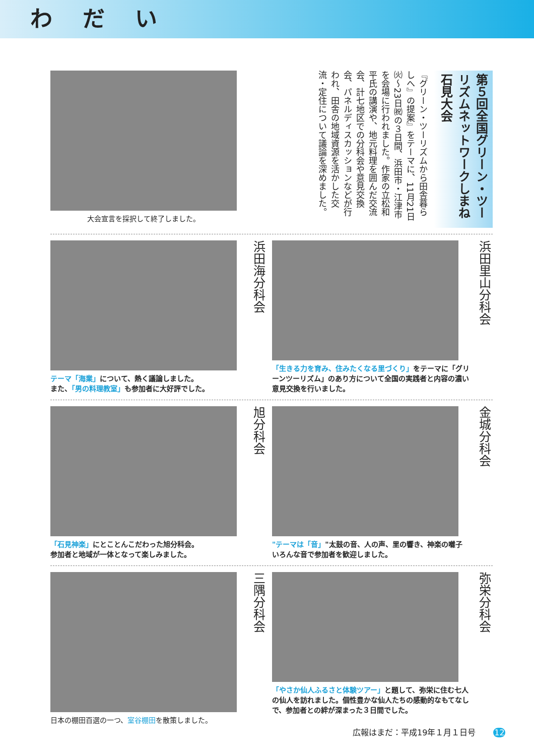わだい
大会宣言を採択して終了しました。
第５回全国グリーン・ツーリズムネットワークしまね石見大会
『グリーン・ツーリズムから田舎暮らしへ』の提案』をテーマに、11月21日㈫～23日㈷の３日間、浜田市・江津市を会場に行われました。作家の立松和平氏の講演や、地元料理を囲んだ交流会、計七地区での分科会や意見交換会、パネルディスカッションなどが行われ、田舎の地域資源を活かした交流・定住について議論を深めました。
テーマ「海業」について、熱く議論しました。
また、「男の料理教室」も参加者に大好評でした。
浜田海分科会
「生きる力を育み、住みたくなる里づくり」をテーマに「グリーンツーリズム」のあり方について全国の実践者と内容の濃い意見交換を行いました。
浜田里山分科会
「石見神楽」にとことんこだわった旭分科会。
参加者と地域が一体となって楽しみました。
旭分科会
"テーマは「音」"太鼓の音、人の声、里の響き、神楽の囃子　いろんな音で参加者を歓迎しました。
金城分科会
日本の棚田百選の一つ、室谷棚田を散策しました。
三隅分科会
「やさか仙人ふるさと体験ツアー」と題して、弥栄に住む七人の仙人を訪れました。個性豊かな仙人たちの感動的なもてなしで、参加者との絆が深まった３日間でした。
弥栄分科会
広報はまだ：平成19年１月１日号 12